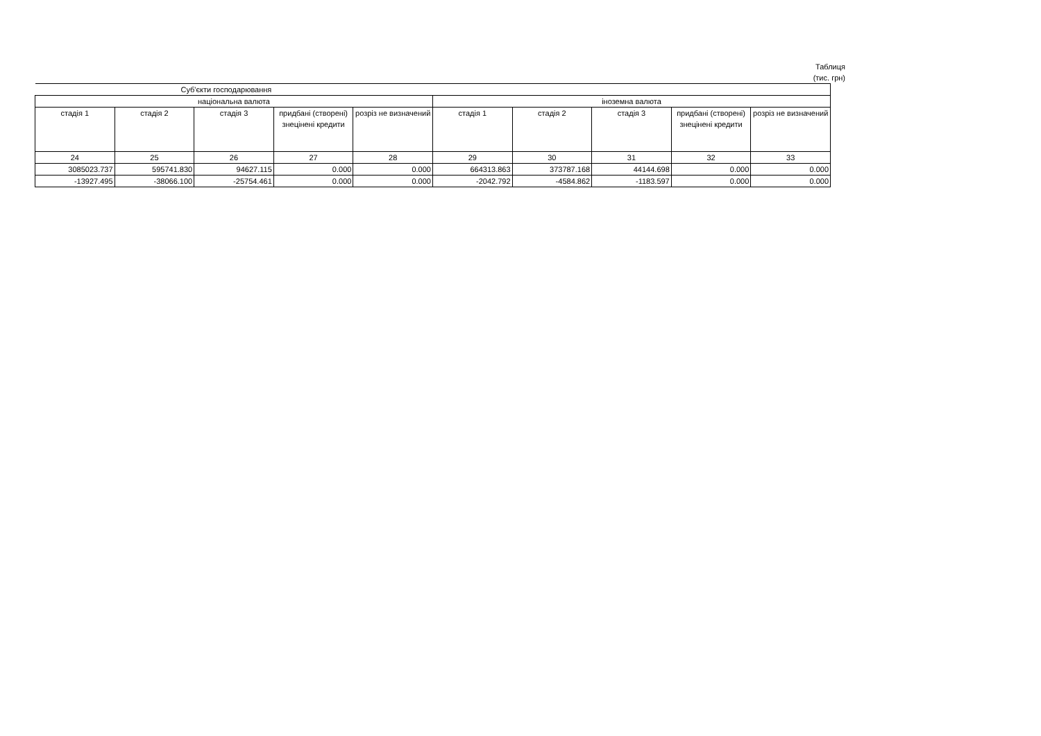Таблиця
(тис. грн)
| Суб'єкти господарювання | | | | | | | | | |
| --- | --- | --- | --- | --- | --- | --- | --- | --- | --- |
| національна валюта | | | | | іноземна валюта | | | | |
| стадія 1 | стадія 2 | стадія 3 | придбані (створені) знецінені кредити | розріз не визначений | стадія 1 | стадія 2 | стадія 3 | придбані (створені) знецінені кредити | розріз не визначений |
| 24 | 25 | 26 | 27 | 28 | 29 | 30 | 31 | 32 | 33 |
| 3085023.737 | 595741.830 | 94627.115 | 0.000 | 0.000 | 664313.863 | 373787.168 | 44144.698 | 0.000 | 0.000 |
| -13927.495 | -38066.100 | -25754.461 | 0.000 | 0.000 | -2042.792 | -4584.862 | -1183.597 | 0.000 | 0.000 |